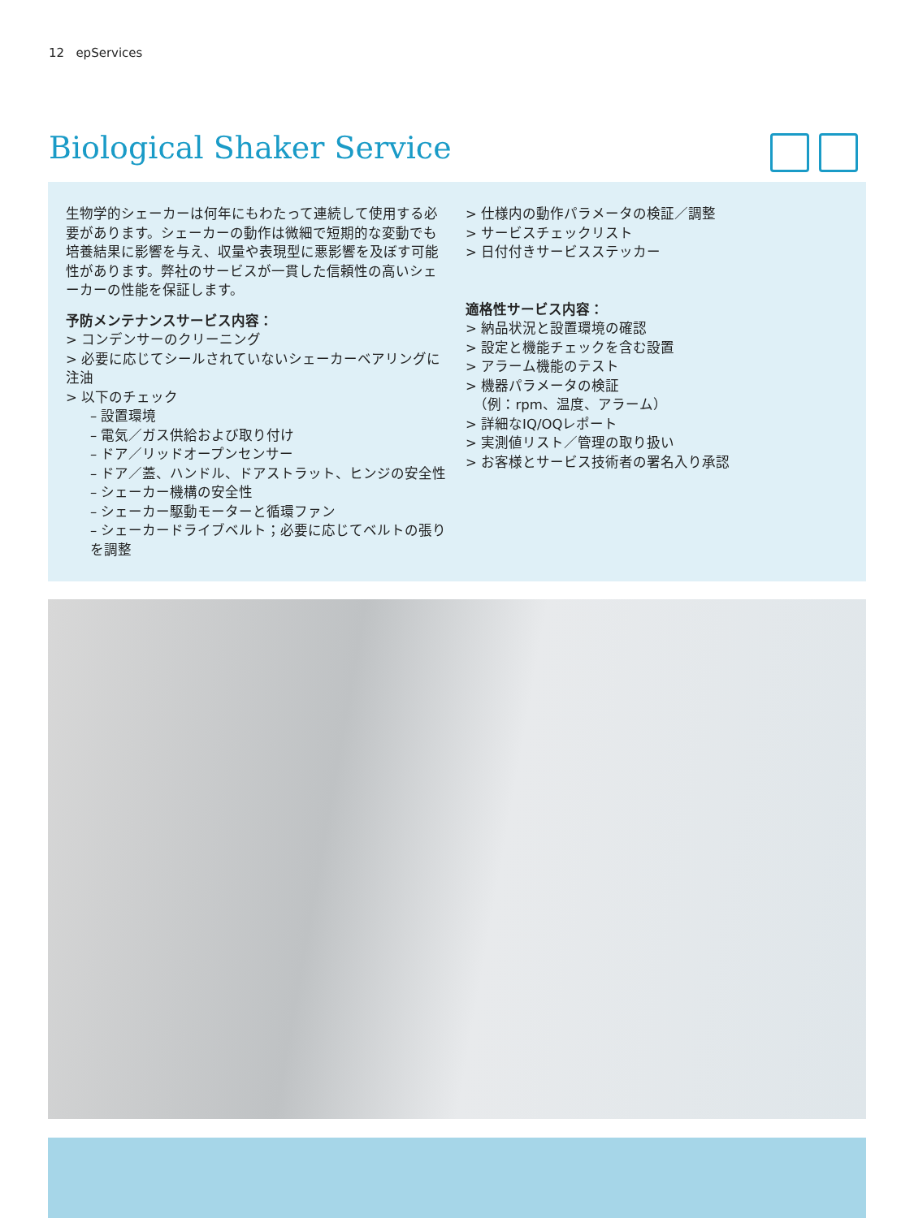12 epServices
Biological Shaker Service
生物学的シェーカーは何年にもわたって連続して使用する必要があります。シェーカーの動作は微細で短期的な変動でも培養結果に影響を与え、収量や表現型に悪影響を及ぼす可能性があります。弊社のサービスが一貫した信頼性の高いシェーカーの性能を保証します。
予防メンテナンスサービス内容：
> コンデンサーのクリーニング
> 必要に応じてシールされていないシェーカーベアリングに注油
> 以下のチェック
– 設置環境
– 電気／ガス供給および取り付け
– ドア／リッドオープンセンサー
– ドア／蓋、ハンドル、ドアストラット、ヒンジの安全性
– シェーカー機構の安全性
– シェーカー駆動モーターと循環ファン
– シェーカードライブベルト；必要に応じてベルトの張りを調整
> 仕様内の動作パラメータの検証／調整
> サービスチェックリスト
> 日付付きサービスステッカー
適格性サービス内容：
> 納品状況と設置環境の確認
> 設定と機能チェックを含む設置
> アラーム機能のテスト
> 機器パラメータの検証
（例：rpm、温度、アラーム）
> 詳細なIQ/OQレポート
> 実測値リスト／管理の取り扱い
> お客様とサービス技術者の署名入り承認